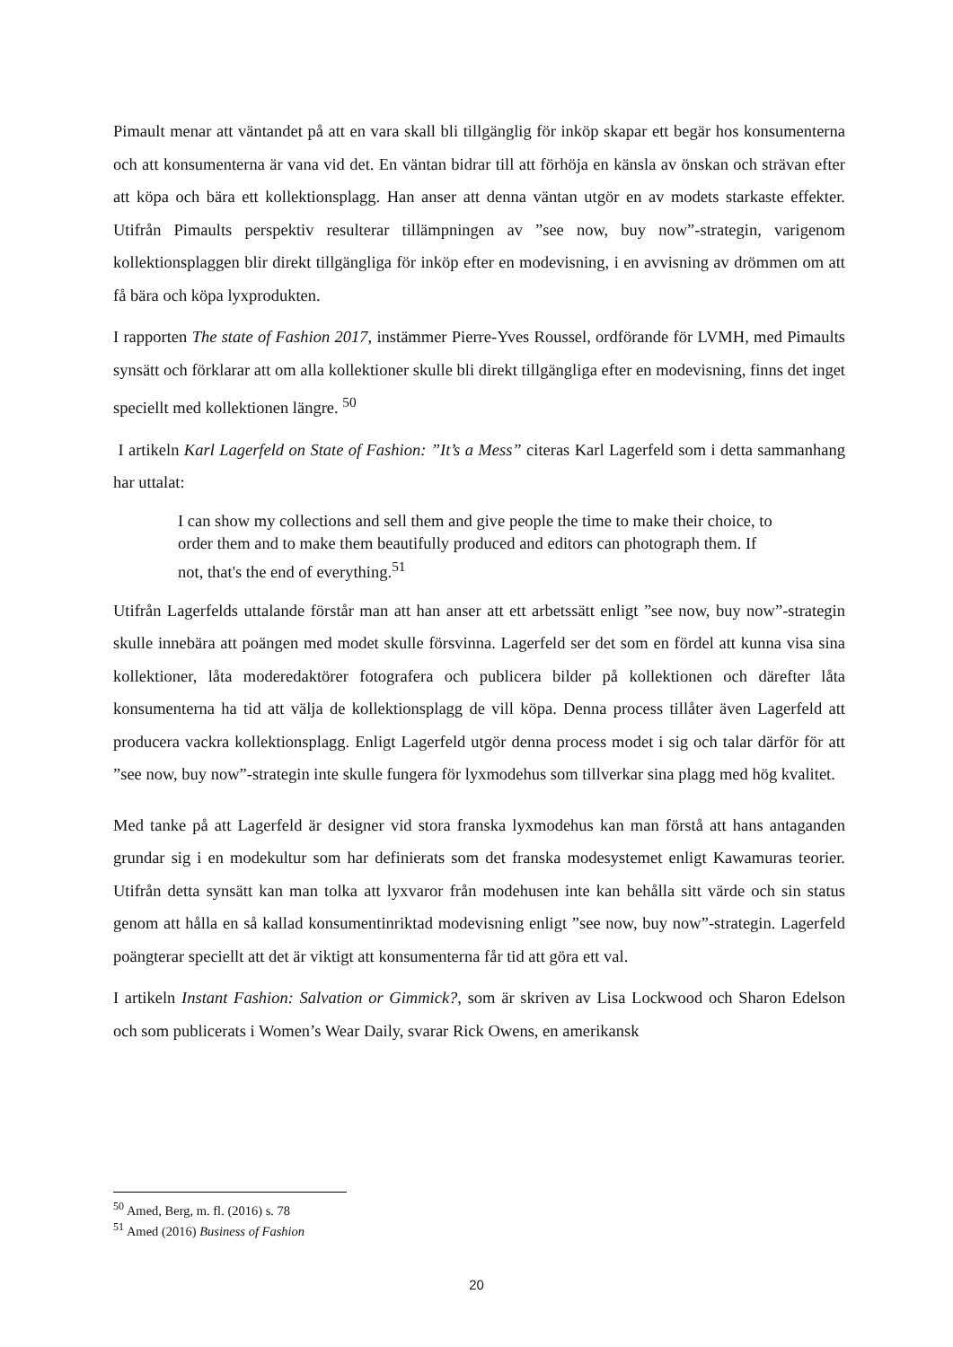Pimault menar att väntandet på att en vara skall bli tillgänglig för inköp skapar ett begär hos konsumenterna och att konsumenterna är vana vid det. En väntan bidrar till att förhöja en känsla av önskan och strävan efter att köpa och bära ett kollektionsplagg. Han anser att denna väntan utgör en av modets starkaste effekter. Utifrån Pimaults perspektiv resulterar tillämpningen av ”see now, buy now”-strategin, varigenom kollektionsplaggen blir direkt tillgängliga för inköp efter en modevisning, i en avvisning av drömmen om att få bära och köpa lyxprodukten.
I rapporten The state of Fashion 2017, instämmer Pierre-Yves Roussel, ordförande för LVMH, med Pimaults synsätt och förklarar att om alla kollektioner skulle bli direkt tillgängliga efter en modevisning, finns det inget speciellt med kollektionen längre. <sup>50</sup>
I artikeln Karl Lagerfeld on State of Fashion: ”It’s a Mess” citeras Karl Lagerfeld som i detta sammanhang har uttalat:
I can show my collections and sell them and give people the time to make their choice, to order them and to make them beautifully produced and editors can photograph them. If not, that's the end of everything.<sup>51</sup>
Utifrån Lagerfelds uttalande förstår man att han anser att ett arbetssätt enligt ”see now, buy now”-strategin skulle innebära att poängen med modet skulle försvinna. Lagerfeld ser det som en fördel att kunna visa sina kollektioner, låta moderedaktörer fotografera och publicera bilder på kollektionen och därefter låta konsumenterna ha tid att välja de kollektionsplagg de vill köpa. Denna process tillåter även Lagerfeld att producera vackra kollektionsplagg. Enligt Lagerfeld utgör denna process modet i sig och talar därför för att ”see now, buy now”-strategin inte skulle fungera för lyxmodehus som tillverkar sina plagg med hög kvalitet.
Med tanke på att Lagerfeld är designer vid stora franska lyxmodehus kan man förstå att hans antaganden grundar sig i en modekultur som har definierats som det franska modesystemet enligt Kawamuras teorier. Utifrån detta synsätt kan man tolka att lyxvaror från modehusen inte kan behålla sitt värde och sin status genom att hålla en så kallad konsumentinriktad modevisning enligt ”see now, buy now”-strategin. Lagerfeld poängterar speciellt att det är viktigt att konsumenterna får tid att göra ett val.
I artikeln Instant Fashion: Salvation or Gimmick?, som är skriven av Lisa Lockwood och Sharon Edelson och som publicerats i Women’s Wear Daily, svarar Rick Owens, en amerikansk
<sup>50</sup> Amed, Berg, m. fl. (2016) s. 78
<sup>51</sup> Amed (2016) Business of Fashion
20